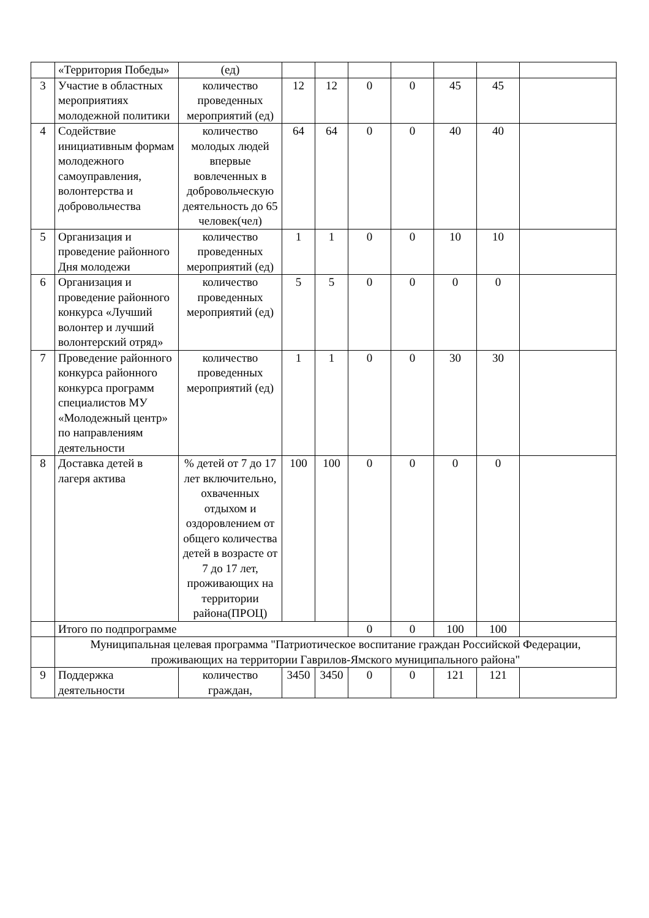| | «Территория Победы» | (ед) | | | | | | | |
| 3 | Участие в областных мероприятиях молодежной политики | количество проведенных мероприятий (ед) | 12 | 12 | 0 | 0 | 45 | 45 | |
| 4 | Содействие инициативным формам молодежного самоуправления, волонтерства и добровольчества | количество молодых людей впервые вовлеченных в добровольческую деятельность до 65 человек(чел) | 64 | 64 | 0 | 0 | 40 | 40 | |
| 5 | Организация и проведение районного Дня молодежи | количество проведенных мероприятий (ед) | 1 | 1 | 0 | 0 | 10 | 10 | |
| 6 | Организация и проведение районного конкурса «Лучший волонтер и лучший волонтерский отряд» | количество проведенных мероприятий (ед) | 5 | 5 | 0 | 0 | 0 | 0 | |
| 7 | Проведение районного конкурса районного конкурса программ специалистов МУ «Молодежный центр» по направлениям деятельности | количество проведенных мероприятий (ед) | 1 | 1 | 0 | 0 | 30 | 30 | |
| 8 | Доставка детей в лагеря актива | % детей от 7 до 17 лет включительно, охваченных отдыхом и оздоровлением от общего количества детей в возрасте от 7 до 17 лет, проживающих на территории района(ПРОЦ) | 100 | 100 | 0 | 0 | 0 | 0 | |
| | Итого по подпрограмме | | | | 0 | 0 | 100 | 100 | |
| | Муниципальная целевая программа "Патриотическое воспитание граждан Российской Федерации, проживающих на территории Гаврилов-Ямского муниципального района" | | | | | | | | |
| 9 | Поддержка деятельности | количество граждан, | 3450 | 3450 | 0 | 0 | 121 | 121 | |